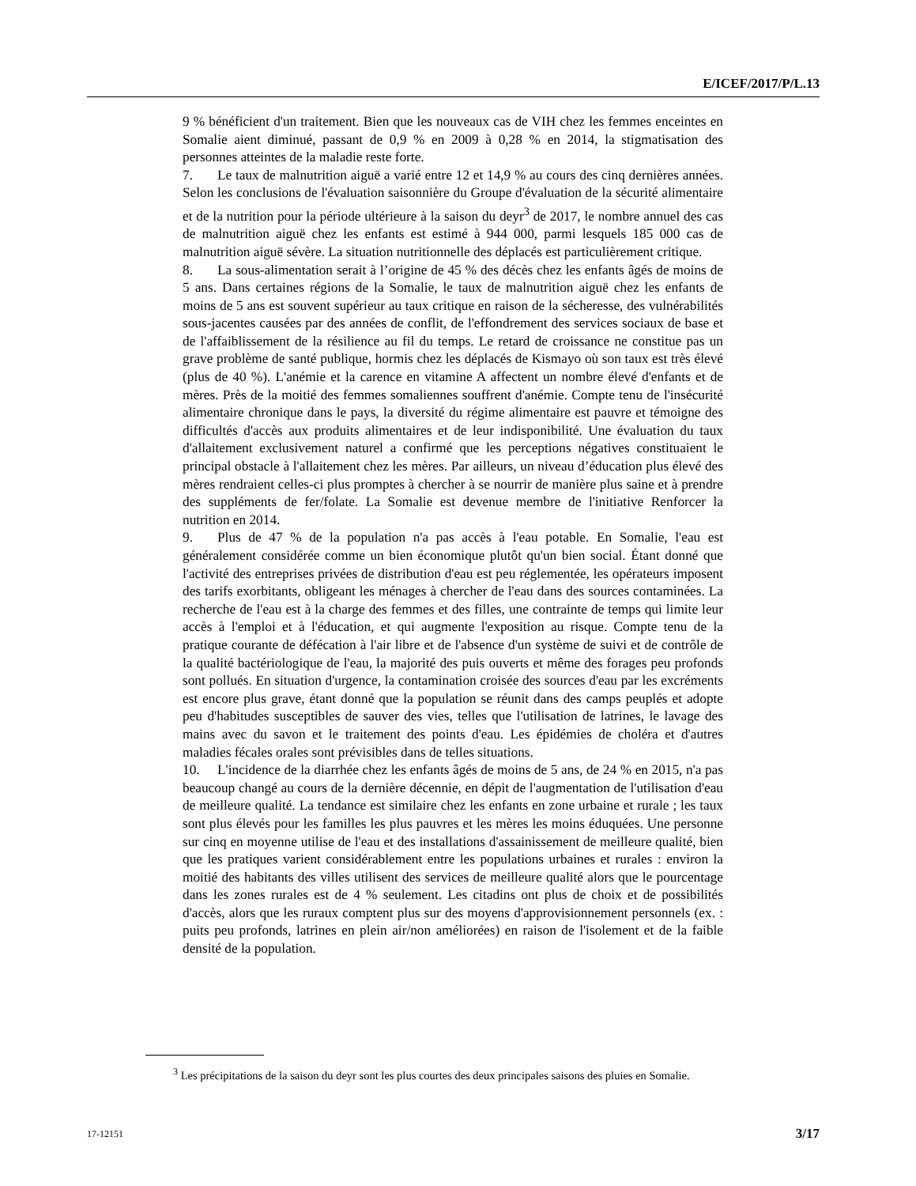E/ICEF/2017/P/L.13
9 % bénéficient d'un traitement. Bien que les nouveaux cas de VIH chez les femmes enceintes en Somalie aient diminué, passant de 0,9 % en 2009 à 0,28 % en 2014, la stigmatisation des personnes atteintes de la maladie reste forte.
7. Le taux de malnutrition aiguë a varié entre 12 et 14,9 % au cours des cinq dernières années. Selon les conclusions de l'évaluation saisonnière du Groupe d'évaluation de la sécurité alimentaire et de la nutrition pour la période ultérieure à la saison du deyr<sup>3</sup> de 2017, le nombre annuel des cas de malnutrition aiguë chez les enfants est estimé à 944 000, parmi lesquels 185 000 cas de malnutrition aiguë sévère. La situation nutritionnelle des déplacés est particulièrement critique.
8. La sous-alimentation serait à l’origine de 45 % des décès chez les enfants âgés de moins de 5 ans. Dans certaines régions de la Somalie, le taux de malnutrition aiguë chez les enfants de moins de 5 ans est souvent supérieur au taux critique en raison de la sécheresse, des vulnérabilités sous-jacentes causées par des années de conflit, de l'effondrement des services sociaux de base et de l'affaiblissement de la résilience au fil du temps. Le retard de croissance ne constitue pas un grave problème de santé publique, hormis chez les déplacés de Kismayo où son taux est très élevé (plus de 40 %). L'anémie et la carence en vitamine A affectent un nombre élevé d'enfants et de mères. Près de la moitié des femmes somaliennes souffrent d'anémie. Compte tenu de l'insécurité alimentaire chronique dans le pays, la diversité du régime alimentaire est pauvre et témoigne des difficultés d'accès aux produits alimentaires et de leur indisponibilité. Une évaluation du taux d'allaitement exclusivement naturel a confirmé que les perceptions négatives constituaient le principal obstacle à l'allaitement chez les mères. Par ailleurs, un niveau d’éducation plus élevé des mères rendraient celles-ci plus promptes à chercher à se nourrir de manière plus saine et à prendre des suppléments de fer/folate. La Somalie est devenue membre de l'initiative Renforcer la nutrition en 2014.
9. Plus de 47 % de la population n'a pas accès à l'eau potable. En Somalie, l'eau est généralement considérée comme un bien économique plutôt qu'un bien social. Étant donné que l'activité des entreprises privées de distribution d'eau est peu réglementée, les opérateurs imposent des tarifs exorbitants, obligeant les ménages à chercher de l'eau dans des sources contaminées. La recherche de l'eau est à la charge des femmes et des filles, une contrainte de temps qui limite leur accès à l'emploi et à l'éducation, et qui augmente l'exposition au risque. Compte tenu de la pratique courante de défécation à l'air libre et de l'absence d'un système de suivi et de contrôle de la qualité bactériologique de l'eau, la majorité des puis ouverts et même des forages peu profonds sont pollués. En situation d'urgence, la contamination croisée des sources d'eau par les excréments est encore plus grave, étant donné que la population se réunit dans des camps peuplés et adopte peu d'habitudes susceptibles de sauver des vies, telles que l'utilisation de latrines, le lavage des mains avec du savon et le traitement des points d'eau. Les épidémies de choléra et d'autres maladies fécales orales sont prévisibles dans de telles situations.
10. L'incidence de la diarrhée chez les enfants âgés de moins de 5 ans, de 24 % en 2015, n'a pas beaucoup changé au cours de la dernière décennie, en dépit de l'augmentation de l'utilisation d'eau de meilleure qualité. La tendance est similaire chez les enfants en zone urbaine et rurale ; les taux sont plus élevés pour les familles les plus pauvres et les mères les moins éduquées. Une personne sur cinq en moyenne utilise de l'eau et des installations d'assainissement de meilleure qualité, bien que les pratiques varient considérablement entre les populations urbaines et rurales : environ la moitié des habitants des villes utilisent des services de meilleure qualité alors que le pourcentage dans les zones rurales est de 4 % seulement. Les citadins ont plus de choix et de possibilités d'accès, alors que les ruraux comptent plus sur des moyens d'approvisionnement personnels (ex. : puits peu profonds, latrines en plein air/non améliorées) en raison de l'isolement et de la faible densité de la population.
<sup>3</sup> Les précipitations de la saison du deyr sont les plus courtes des deux principales saisons des pluies en Somalie.
17-12151 3/17